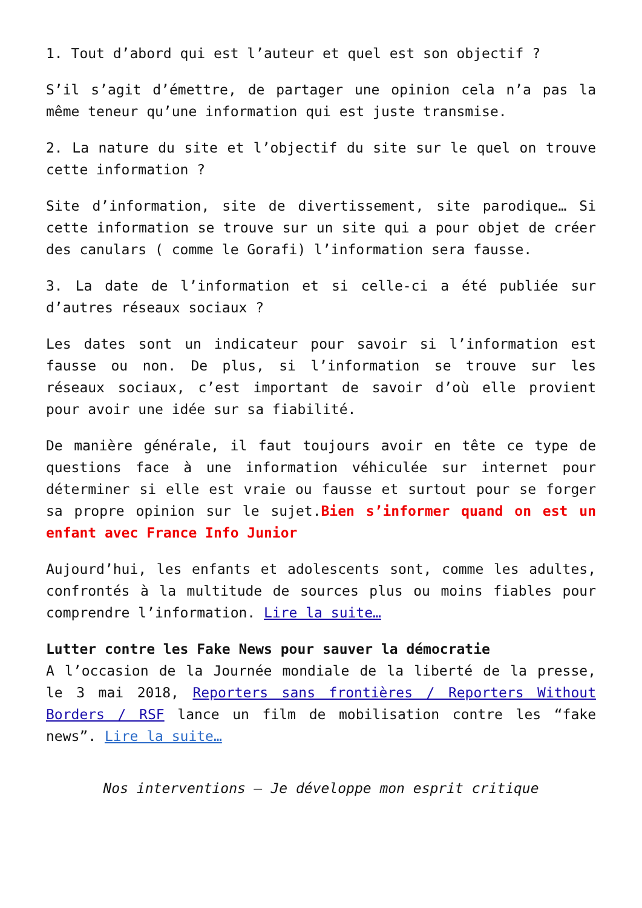1. Tout d’abord qui est l’auteur et quel est son objectif ?
S’il s’agit d’émettre, de partager une opinion cela n’a pas la même teneur qu’une information qui est juste transmise.
2. La nature du site et l’objectif du site sur le quel on trouve cette information ?
Site d’information, site de divertissement, site parodique… Si cette information se trouve sur un site qui a pour objet de créer des canulars ( comme le Gorafi) l’information sera fausse.
3. La date de l’information et si celle-ci a été publiée sur d’autres réseaux sociaux ?
Les dates sont un indicateur pour savoir si l’information est fausse ou non. De plus, si l’information se trouve sur les réseaux sociaux, c’est important de savoir d’où elle provient pour avoir une idée sur sa fiabilité.
De manière générale, il faut toujours avoir en tête ce type de questions face à une information véhiculée sur internet pour déterminer si elle est vraie ou fausse et surtout pour se forger sa propre opinion sur le sujet.Bien s’informer quand on est un enfant avec France Info Junior
Aujourd’hui, les enfants et adolescents sont, comme les adultes, confrontés à la multitude de sources plus ou moins fiables pour comprendre l’information. Lire la suite…
Lutter contre les Fake News pour sauver la démocratie
A l’occasion de la Journée mondiale de la liberté de la presse, le 3 mai 2018, Reporters sans frontières / Reporters Without Borders / RSF lance un film de mobilisation contre les “fake news”. Lire la suite…
Nos interventions – Je développe mon esprit critique